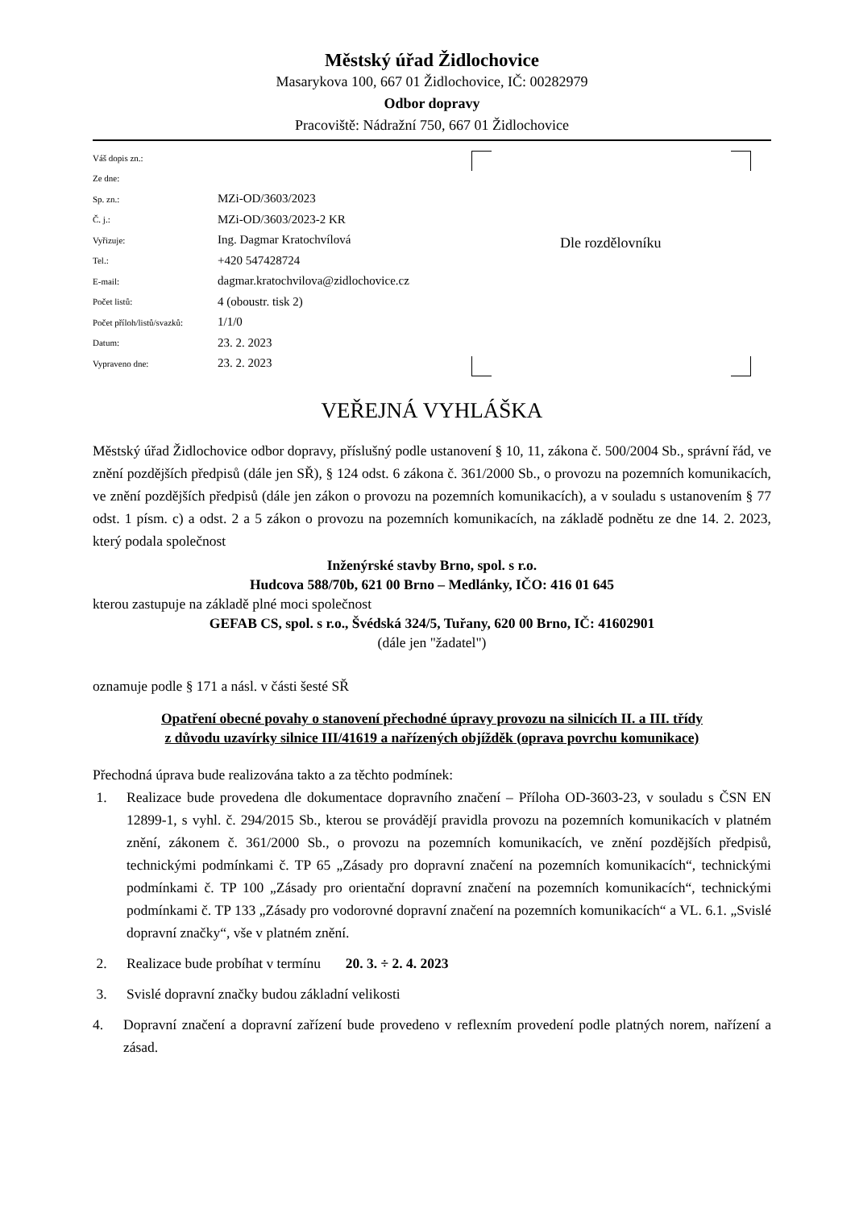Městský úřad Židlochovice
Masarykova 100, 667 01 Židlochovice, IČ: 00282979
Odbor dopravy
Pracoviště: Nádražní 750, 667 01 Židlochovice
| Váš dopis zn.: | |
| Ze dne: | |
| Sp. zn.: | MZi-OD/3603/2023 |
| Č. j.: | MZi-OD/3603/2023-2 KR |
| Vyřizuje: | Ing. Dagmar Kratochvílová |
| Tel.: | +420 547428724 |
| E-mail: | dagmar.kratochvilova@zidlochovice.cz |
| Počet listů: | 4 (oboustr. tisk 2) |
| Počet příloh/listů/svazků: | 1/1/0 |
| Datum: | 23. 2. 2023 |
| Vypraveno dne: | 23. 2. 2023 |
Dle rozdělovníku
VEŘEJNÁ VYHLÁŠKA
Městský úřad Židlochovice odbor dopravy, příslušný podle ustanovení § 10, 11, zákona č. 500/2004 Sb., správní řád, ve znění pozdějších předpisů (dále jen SŘ), § 124 odst. 6 zákona č. 361/2000 Sb., o provozu na pozemních komunikacích, ve znění pozdějších předpisů (dále jen zákon o provozu na pozemních komunikacích), a v souladu s ustanovením § 77 odst. 1 písm. c) a odst. 2 a 5 zákon o provozu na pozemních komunikacích, na základě podnětu ze dne 14. 2. 2023, který podala společnost
Inženýrské stavby Brno, spol. s r.o.
Hudcova 588/70b, 621 00 Brno – Medlánky, IČO: 416 01 645
kterou zastupuje na základě plné moci společnost
GEFAB CS, spol. s r.o., Švédská 324/5, Tuřany, 620 00 Brno, IČ: 41602901
(dále jen "žadatel")
oznamuje podle § 171 a násl. v části šesté SŘ
Opatření obecné povahy o stanovení přechodné úpravy provozu na silnicích II. a III. třídy
z důvodu uzavírky silnice III/41619 a nařízených objížděk (oprava povrchu komunikace)
Přechodná úprava bude realizována takto a za těchto podmínek:
1. Realizace bude provedena dle dokumentace dopravního značení – Příloha OD-3603-23, v souladu s ČSN EN 12899-1, s vyhl. č. 294/2015 Sb., kterou se provádějí pravidla provozu na pozemních komunikacích v platném znění, zákonem č. 361/2000 Sb., o provozu na pozemních komunikacích, ve znění pozdějších předpisů, technickými podmínkami č. TP 65 „Zásady pro dopravní značení na pozemních komunikacích“, technickými podmínkami č. TP 100 „Zásady pro orientační dopravní značení na pozemních komunikacích“, technickými podmínkami č. TP 133 „Zásady pro vodorovné dopravní značení na pozemních komunikacích“ a VL. 6.1. „Svislé dopravní značky“, vše v platném znění.
2. Realizace bude probíhat v termínu 20. 3. ÷ 2. 4. 2023
3. Svislé dopravní značky budou základní velikosti
4. Dopravní značení a dopravní zařízení bude provedeno v reflexním provedení podle platných norem, nařízení a zásad.